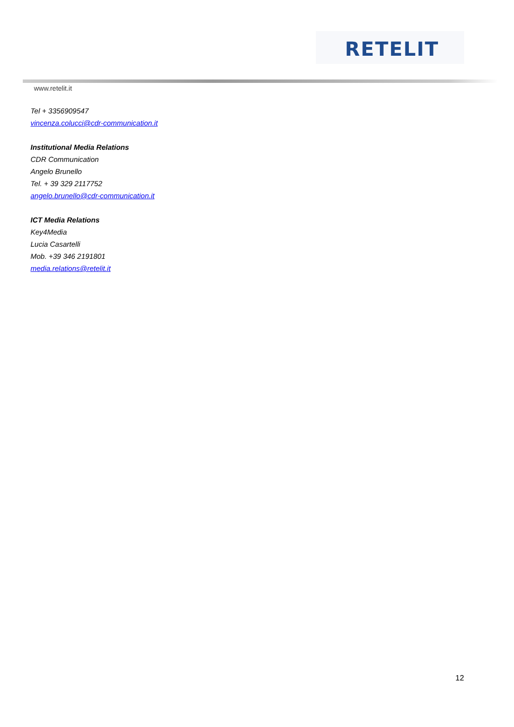RETELIT
www.retelit.it
Tel + 3356909547
vincenza.colucci@cdr-communication.it
Institutional Media Relations
CDR Communication
Angelo Brunello
Tel. + 39 329 2117752
angelo.brunello@cdr-communication.it
ICT Media Relations
Key4Media
Lucia Casartelli
Mob. +39 346 2191801
media.relations@retelit.it
12